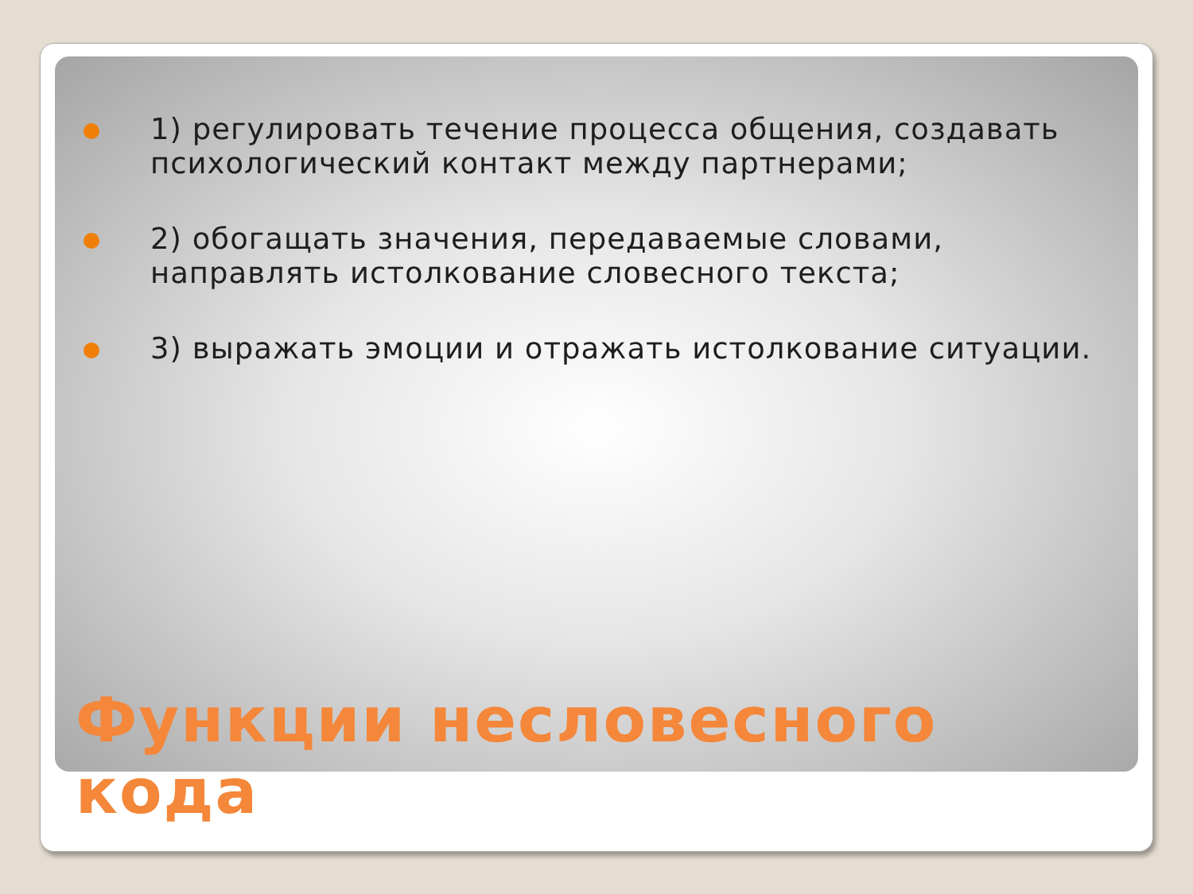1) регулировать течение процесса общения, создавать психологический контакт между партнерами;
2) обогащать значения, передаваемые словами, направлять истолкование словесного текста;
3) выражать эмоции и отражать истолкование ситуации.
Функции несловесного кода